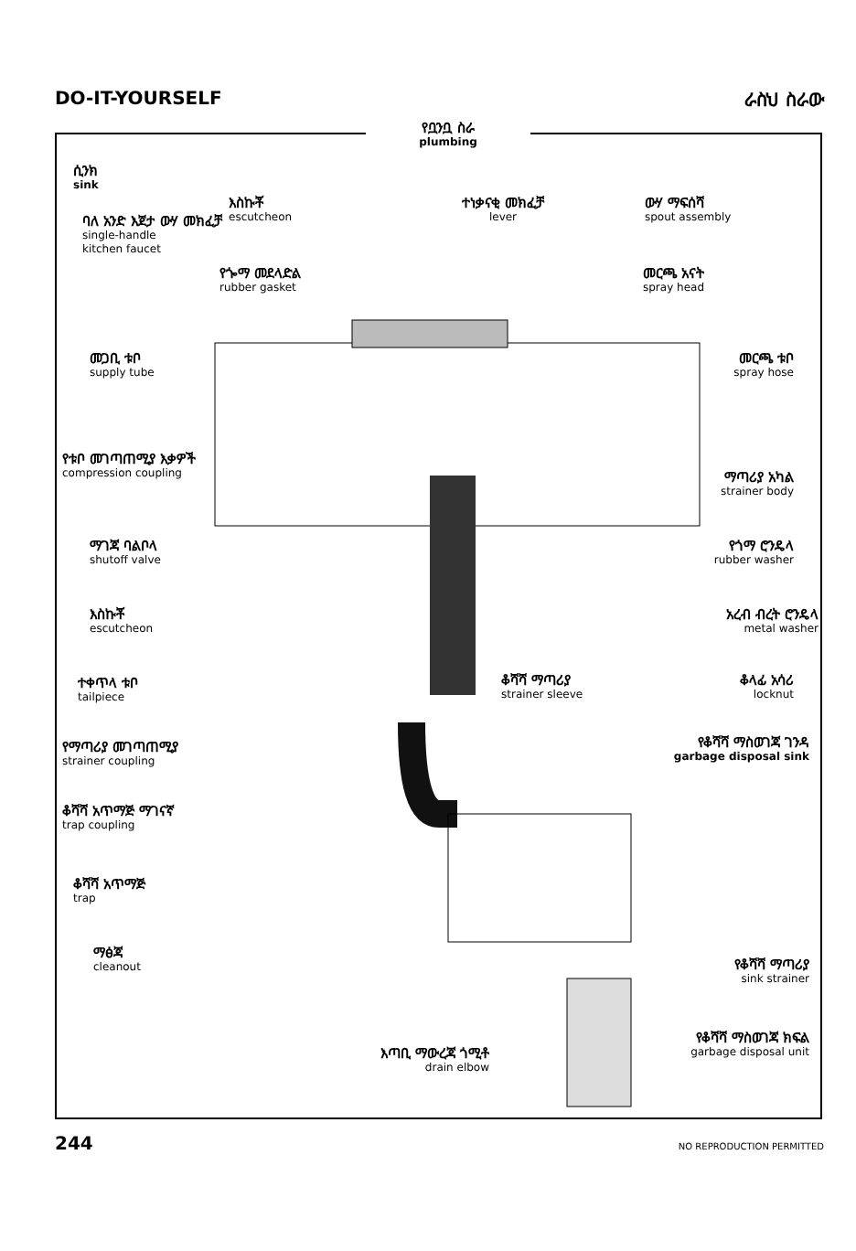DO-IT-YOURSELF ራስህ ስራው
የቧንቧ ስራ
plumbing
ሲንክ
sink
ባለ አንድ እጀታ ውሃ መክፈቻ
single-handle
kitchen faucet
እስኩቾ
escutcheon
ተነቃናቂ መክፈቻ
lever
ውሃ ማፍሰሻ
spout assembly
የጐማ መደላድል
rubber gasket
መርጫ አናት
spray head
መጋቢ ቱቦ
supply tube
መርጫ ቱቦ
spray hose
የቱቦ መገጣጠሚያ እቃዎች
compression coupling
ማጣሪያ አካል
strainer body
ማገጃ ባልቦላ
shutoff valve
የጎማ ሮንዴላ
rubber washer
እስኩቾ
escutcheon
አረብ ብረት ሮንዴላ
metal washer
ተቀጥላ ቱቦ
tailpiece
ቆሻሻ ማጣሪያ
strainer sleeve
ቆላፊ አሳሪ
locknut
የማጣሪያ መገጣጠሚያ
strainer coupling
የቆሻሻ ማስወገጃ ገንዳ
garbage disposal sink
ቆሻሻ አጥማጅ ማገናኛ
trap coupling
ቆሻሻ አጥማጅ
trap
ማፅጃ
cleanout
የቆሻሻ ማጣሪያ
sink strainer
የቆሻሻ ማስወገጃ ክፍል
garbage disposal unit
እጣቢ ማውረጃ ጎሚቶ
drain elbow
244 NO REPRODUCTION PERMITTED